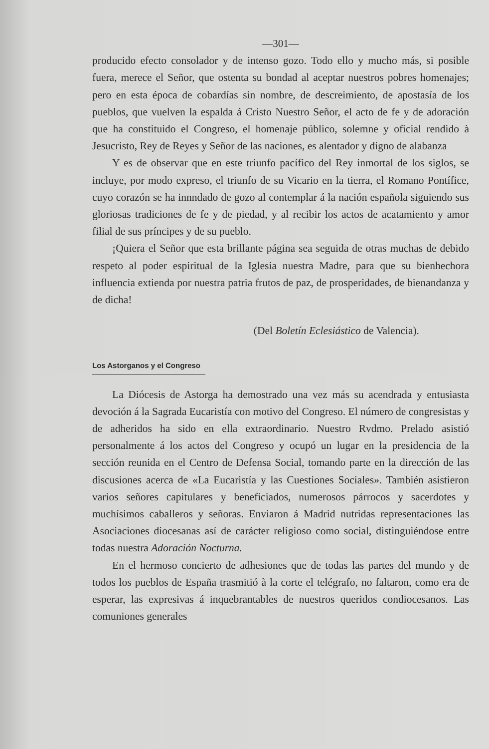—301—
producido efecto consolador y de intenso gozo. Todo ello y mucho más, si posible fuera, merece el Señor, que ostenta su bondad al aceptar nuestros pobres homenajes; pero en esta época de cobardías sin nombre, de descreimiento, de apostasía de los pueblos, que vuelven la espalda á Cristo Nuestro Señor, el acto de fe y de adoración que ha constituido el Congreso, el homenaje público, solemne y oficial rendido à Jesucristo, Rey de Reyes y Señor de las naciones, es alentador y digno de alabanza
Y es de observar que en este triunfo pacífico del Rey inmortal de los siglos, se incluye, por modo expreso, el triunfo de su Vicario en la tierra, el Romano Pontífice, cuyo corazón se ha innndado de gozo al contemplar á la nación española siguiendo sus gloriosas tradiciones de fe y de piedad, y al recibir los actos de acatamiento y amor filial de sus príncipes y de su pueblo.
¡Quiera el Señor que esta brillante página sea seguida de otras muchas de debido respeto al poder espiritual de la Iglesia nuestra Madre, para que su bienhechora influencia extienda por nuestra patria frutos de paz, de prosperidades, de bienandanza y de dicha!
(Del Boletín Eclesiástico de Valencia).
Los Astorganos y el Congreso
La Diócesis de Astorga ha demostrado una vez más su acendrada y entusiasta devoción á la Sagrada Eucaristía con motivo del Congreso. El número de congresistas y de adheridos ha sido en ella extraordinario. Nuestro Rvdmo. Prelado asistió personalmente á los actos del Congreso y ocupó un lugar en la presidencia de la sección reunida en el Centro de Defensa Social, tomando parte en la dirección de las discusiones acerca de «La Eucaristía y las Cuestiones Sociales». También asistieron varios señores capitulares y beneficiados, numerosos párrocos y sacerdotes y muchísimos caballeros y señoras. Enviaron á Madrid nutridas representaciones las Asociaciones diocesanas así de carácter religioso como social, distinguiéndose entre todas nuestra Adoración Nocturna.
En el hermoso concierto de adhesiones que de todas las partes del mundo y de todos los pueblos de España trasmitió à la corte el telégrafo, no faltaron, como era de esperar, las expresivas á inquebrantables de nuestros queridos condiocesanos. Las comuniones generales